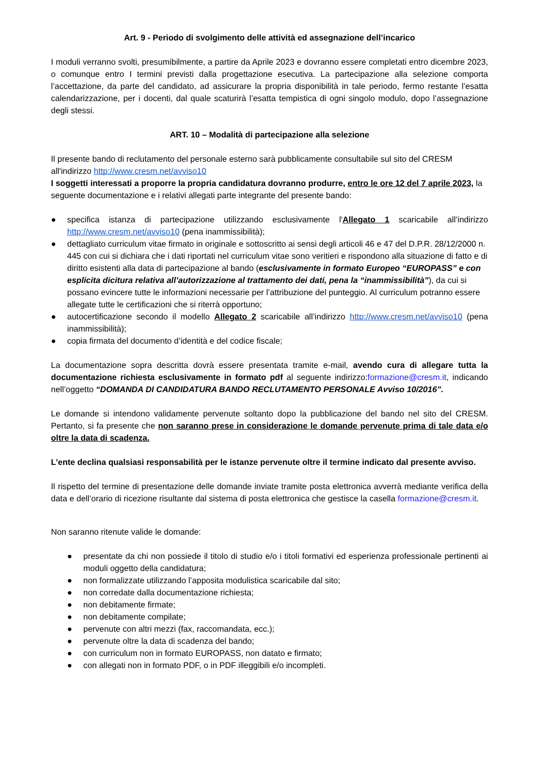Art. 9 - Periodo di svolgimento delle attività ed assegnazione dell’incarico
I moduli verranno svolti, presumibilmente, a partire da Aprile 2023 e dovranno essere completati entro dicembre 2023, o comunque entro I termini previsti dalla progettazione esecutiva. La partecipazione alla selezione comporta l’accettazione, da parte del candidato, ad assicurare la propria disponibilità in tale periodo, fermo restante l’esatta calendarizzazione, per i docenti, dal quale scaturirà l’esatta tempistica di ogni singolo modulo, dopo l’assegnazione degli stessi.
ART. 10 – Modalità di partecipazione alla selezione
Il presente bando di reclutamento del personale esterno sarà pubblicamente consultabile sul sito del CRESM all'indirizzo http://www.cresm.net/avviso10
I soggetti interessati a proporre la propria candidatura dovranno produrre, entro le ore 12 del 7 aprile 2023, la seguente documentazione e i relativi allegati parte integrante del presente bando:
● specifica istanza di partecipazione utilizzando esclusivamente l'Allegato 1 scaricabile all’indirizzo http://www.cresm.net/avviso10 (pena inammissibilità);
● dettagliato curriculum vitae firmato in originale e sottoscritto ai sensi degli articoli 46 e 47 del D.P.R. 28/12/2000 n. 445 con cui si dichiara che i dati riportati nel curriculum vitae sono veritieri e rispondono alla situazione di fatto e di diritto esistenti alla data di partecipazione al bando (esclusivamente in formato Europeo “EUROPASS” e con esplicita dicitura relativa all’autorizzazione al trattamento dei dati, pena la “inammissibilità”), da cui si possano evincere tutte le informazioni necessarie per l’attribuzione del punteggio. Al curriculum potranno essere allegate tutte le certificazioni che si riterrà opportuno;
● autocertificazione secondo il modello Allegato 2 scaricabile all’indirizzo http://www.cresm.net/avviso10 (pena inammissibilità);
● copia firmata del documento d’identità e del codice fiscale;
La documentazione sopra descritta dovrà essere presentata tramite e-mail, avendo cura di allegare tutta la documentazione richiesta esclusivamente in formato pdf al seguente indirizzo:formazione@cresm.it, indicando nell’oggetto “DOMANDA DI CANDIDATURA BANDO RECLUTAMENTO PERSONALE Avviso 10/2016”.
Le domande si intendono validamente pervenute soltanto dopo la pubblicazione del bando nel sito del CRESM. Pertanto, si fa presente che non saranno prese in considerazione le domande pervenute prima di tale data e/o oltre la data di scadenza.
L’ente declina qualsiasi responsabilità per le istanze pervenute oltre il termine indicato dal presente avviso.
Il rispetto del termine di presentazione delle domande inviate tramite posta elettronica avverrà mediante verifica della data e dell’orario di ricezione risultante dal sistema di posta elettronica che gestisce la casella formazione@cresm.it.
Non saranno ritenute valide le domande:
● presentate da chi non possiede il titolo di studio e/o i titoli formativi ed esperienza professionale pertinenti ai moduli oggetto della candidatura;
● non formalizzate utilizzando l’apposita modulistica scaricabile dal sito;
● non corredate dalla documentazione richiesta;
● non debitamente firmate;
● non debitamente compilate;
● pervenute con altri mezzi (fax, raccomandata, ecc.);
● pervenute oltre la data di scadenza del bando;
● con curriculum non in formato EUROPASS, non datato e firmato;
● con allegati non in formato PDF, o in PDF illeggibili e/o incompleti.